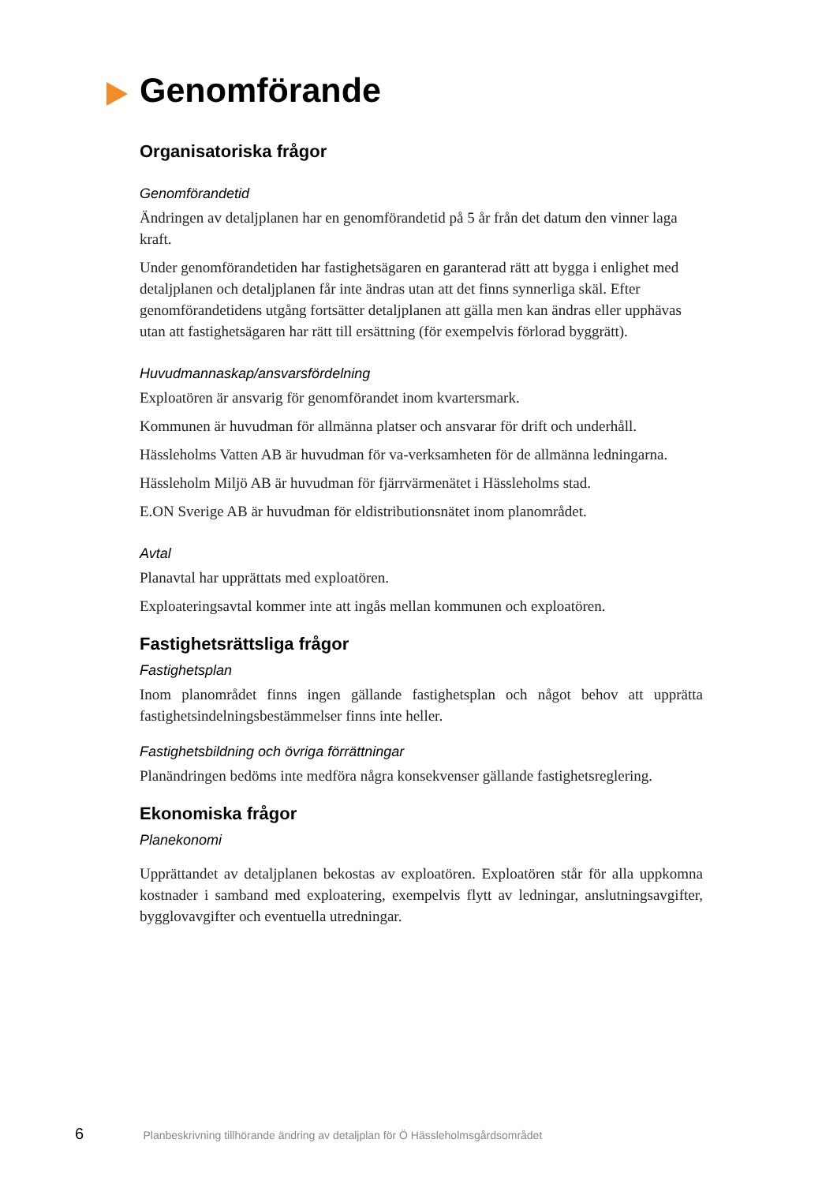Genomförande
Organisatoriska frågor
Genomförandetid
Ändringen av detaljplanen har en genomförandetid på 5 år från det datum den vinner laga kraft.
Under genomförandetiden har fastighetsägaren en garanterad rätt att bygga i enlighet med detaljplanen och detaljplanen får inte ändras utan att det finns synnerliga skäl. Efter genomförandetidens utgång fortsätter detaljplanen att gälla men kan ändras eller upphävas utan att fastighetsägaren har rätt till ersättning (för exempelvis förlorad byggrätt).
Huvudmannaskap/ansvarsfördelning
Exploatören är ansvarig för genomförandet inom kvartersmark.
Kommunen är huvudman för allmänna platser och ansvarar för drift och underhåll.
Hässleholms Vatten AB är huvudman för va-verksamheten för de allmänna ledningarna.
Hässleholm Miljö AB är huvudman för fjärrvärmenätet i Hässleholms stad.
E.ON Sverige AB är huvudman för eldistributionsnätet inom planområdet.
Avtal
Planavtal har upprättats med exploatören.
Exploateringsavtal kommer inte att ingås mellan kommunen och exploatören.
Fastighetsrättsliga frågor
Fastighetsplan
Inom planområdet finns ingen gällande fastighetsplan och något behov att upprätta fastighetsindelningsbestämmelser finns inte heller.
Fastighetsbildning och övriga förrättningar
Planändringen bedöms inte medföra några konsekvenser gällande fastighetsreglering.
Ekonomiska frågor
Planekonomi
Upprättandet av detaljplanen bekostas av exploatören. Exploatören står för alla uppkomna kostnader i samband med exploatering, exempelvis flytt av ledningar, anslutningsavgifter, bygglovavgifter och eventuella utredningar.
6 Planbeskrivning tillhörande ändring av detaljplan för Ö Hässleholmsgårdsområdet